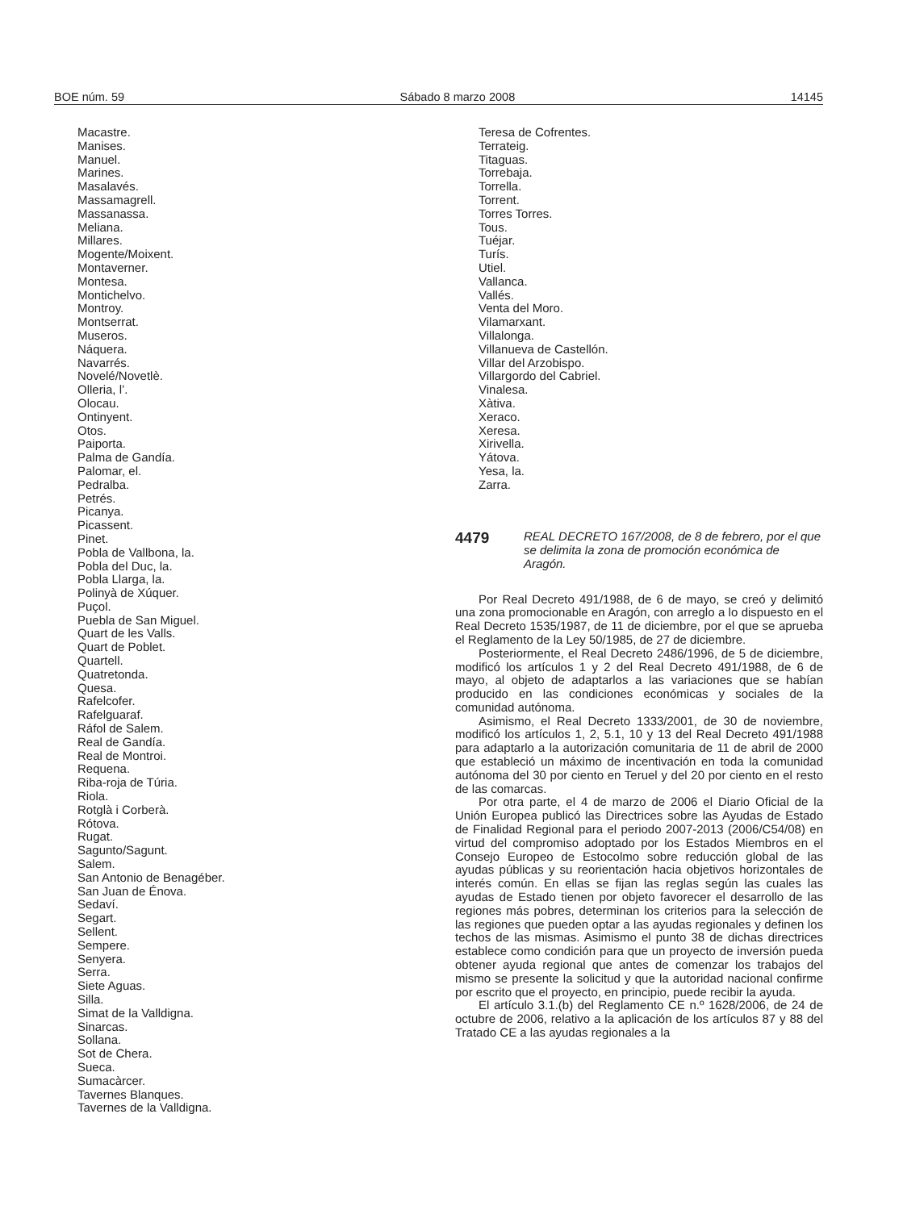BOE núm. 59 Sábado 8 marzo 2008 14145
Macastre.
Manises.
Manuel.
Marines.
Masalavés.
Massamagrell.
Massanassa.
Meliana.
Millares.
Mogente/Moixent.
Montaverner.
Montesa.
Montichelvo.
Montroy.
Montserrat.
Museros.
Náquera.
Navarrés.
Novelé/Novetlè.
Olleria, l’.
Olocau.
Ontinyent.
Otos.
Paiporta.
Palma de Gandía.
Palomar, el.
Pedralba.
Petrés.
Picanya.
Picassent.
Pinet.
Pobla de Vallbona, la.
Pobla del Duc, la.
Pobla Llarga, la.
Polinyà de Xúquer.
Puçol.
Puebla de San Miguel.
Quart de les Valls.
Quart de Poblet.
Quartell.
Quatretonda.
Quesa.
Rafelcofer.
Rafelguaraf.
Ráfol de Salem.
Real de Gandía.
Real de Montroi.
Requena.
Riba-roja de Túria.
Riola.
Rotglà i Corberà.
Rótova.
Rugat.
Sagunto/Sagunt.
Salem.
San Antonio de Benagéber.
San Juan de Énova.
Sedaví.
Segart.
Sellent.
Sempere.
Senyera.
Serra.
Siete Aguas.
Silla.
Simat de la Valldigna.
Sinarcas.
Sollana.
Sot de Chera.
Sueca.
Sumacàrcer.
Tavernes Blanques.
Tavernes de la Valldigna.
Teresa de Cofrentes.
Terrateig.
Titaguas.
Torrebaja.
Torrella.
Torrent.
Torres Torres.
Tous.
Tuéjar.
Turís.
Utiel.
Vallanca.
Vallés.
Venta del Moro.
Vilamarxant.
Villalonga.
Villanueva de Castellón.
Villar del Arzobispo.
Villargordo del Cabriel.
Vinalesa.
Xàtiva.
Xeraco.
Xeresa.
Xirivella.
Yátova.
Yesa, la.
Zarra.
4479
REAL DECRETO 167/2008, de 8 de febrero, por el que se delimita la zona de promoción económica de Aragón.
Por Real Decreto 491/1988, de 6 de mayo, se creó y delimitó una zona promocionable en Aragón, con arreglo a lo dispuesto en el Real Decreto 1535/1987, de 11 de diciembre, por el que se aprueba el Reglamento de la Ley 50/1985, de 27 de diciembre.
Posteriormente, el Real Decreto 2486/1996, de 5 de diciembre, modificó los artículos 1 y 2 del Real Decreto 491/1988, de 6 de mayo, al objeto de adaptarlos a las variaciones que se habían producido en las condiciones económicas y sociales de la comunidad autónoma.
Asimismo, el Real Decreto 1333/2001, de 30 de noviembre, modificó los artículos 1, 2, 5.1, 10 y 13 del Real Decreto 491/1988 para adaptarlo a la autorización comunitaria de 11 de abril de 2000 que estableció un máximo de incentivación en toda la comunidad autónoma del 30 por ciento en Teruel y del 20 por ciento en el resto de las comarcas.
Por otra parte, el 4 de marzo de 2006 el Diario Oficial de la Unión Europea publicó las Directrices sobre las Ayudas de Estado de Finalidad Regional para el periodo 2007-2013 (2006/C54/08) en virtud del compromiso adoptado por los Estados Miembros en el Consejo Europeo de Estocolmo sobre reducción global de las ayudas públicas y su reorientación hacia objetivos horizontales de interés común. En ellas se fijan las reglas según las cuales las ayudas de Estado tienen por objeto favorecer el desarrollo de las regiones más pobres, determinan los criterios para la selección de las regiones que pueden optar a las ayudas regionales y definen los techos de las mismas. Asimismo el punto 38 de dichas directrices establece como condición para que un proyecto de inversión pueda obtener ayuda regional que antes de comenzar los trabajos del mismo se presente la solicitud y que la autoridad nacional confirme por escrito que el proyecto, en principio, puede recibir la ayuda.
El artículo 3.1.(b) del Reglamento CE n.º 1628/2006, de 24 de octubre de 2006, relativo a la aplicación de los artículos 87 y 88 del Tratado CE a las ayudas regionales a la